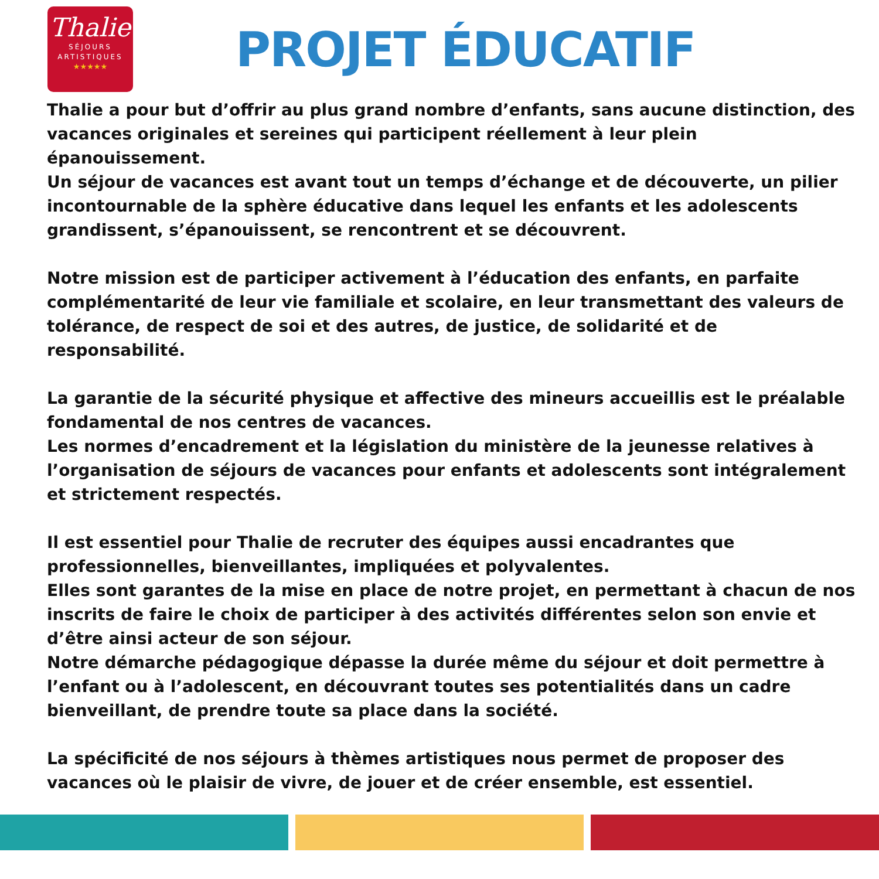Thalie
SÉJOURS
ARTISTIQUES
★★★★★
PROJET ÉDUCATIF
Thalie a pour but d’offrir au plus grand nombre d’enfants, sans aucune distinction, des vacances originales et sereines qui participent réellement à leur plein épanouissement.
Un séjour de vacances est avant tout un temps d’échange et de découverte, un pilier incontournable de la sphère éducative dans lequel les enfants et les adolescents grandissent, s’épanouissent, se rencontrent et se découvrent.
Notre mission est de participer activement à l’éducation des enfants, en parfaite complémentarité de leur vie familiale et scolaire, en leur transmettant des valeurs de tolérance, de respect de soi et des autres, de justice, de solidarité et de responsabilité.
La garantie de la sécurité physique et affective des mineurs accueillis est le préalable fondamental de nos centres de vacances.
Les normes d’encadrement et la législation du ministère de la jeunesse relatives à l’organisation de séjours de vacances pour enfants et adolescents sont intégralement et strictement respectés.
Il est essentiel pour Thalie de recruter des équipes aussi encadrantes que professionnelles, bienveillantes, impliquées et polyvalentes.
Elles sont garantes de la mise en place de notre projet, en permettant à chacun de nos inscrits de faire le choix de participer à des activités différentes selon son envie et d’être ainsi acteur de son séjour.
Notre démarche pédagogique dépasse la durée même du séjour et doit permettre à l’enfant ou à l’adolescent, en découvrant toutes ses potentialités dans un cadre bienveillant, de prendre toute sa place dans la société.
La spécificité de nos séjours à thèmes artistiques nous permet de proposer des vacances où le plaisir de vivre, de jouer et de créer ensemble, est essentiel.